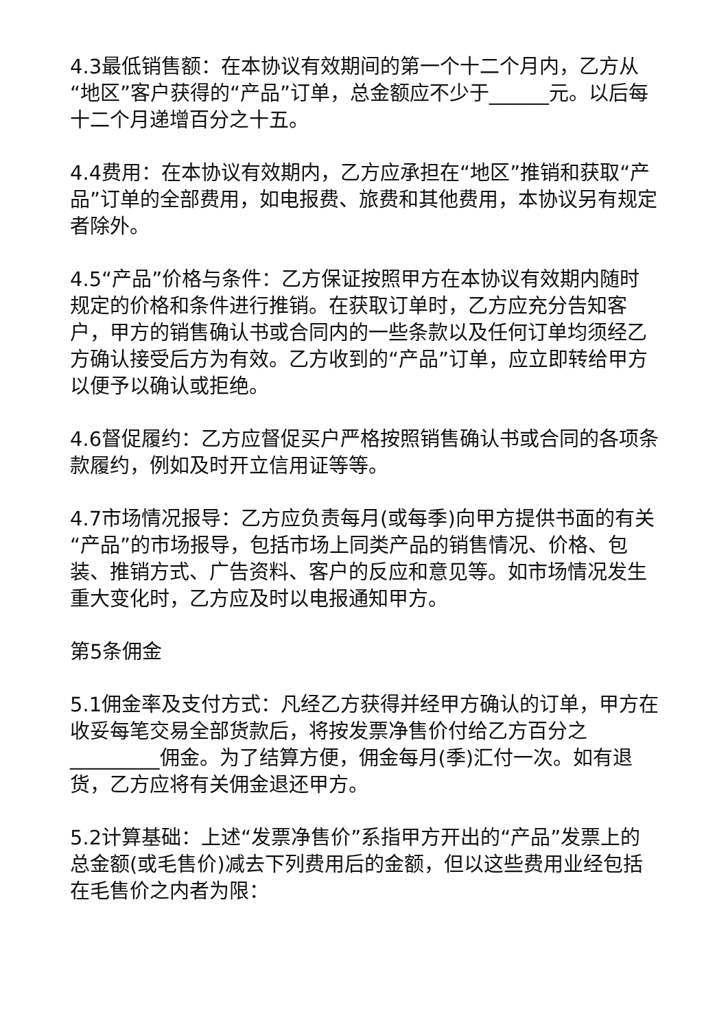4.3最低销售额：在本协议有效期间的第一个十二个月内，乙方从“地区”客户获得的“产品”订单，总金额应不少于______元。以后每十二个月递增百分之十五。
4.4费用：在本协议有效期内，乙方应承担在“地区”推销和获取“产品”订单的全部费用，如电报费、旅费和其他费用，本协议另有规定者除外。
4.5“产品”价格与条件：乙方保证按照甲方在本协议有效期内随时规定的价格和条件进行推销。在获取订单时，乙方应充分告知客户，甲方的销售确认书或合同内的一些条款以及任何订单均须经乙方确认接受后方为有效。乙方收到的“产品”订单，应立即转给甲方以便予以确认或拒绝。
4.6督促履约：乙方应督促买户严格按照销售确认书或合同的各项条款履约，例如及时开立信用证等等。
4.7市场情况报导：乙方应负责每月(或每季)向甲方提供书面的有关“产品”的市场报导，包括市场上同类产品的销售情况、价格、包装、推销方式、广告资料、客户的反应和意见等。如市场情况发生重大变化时，乙方应及时以电报通知甲方。
第5条佣金
5.1佣金率及支付方式：凡经乙方获得并经甲方确认的订单，甲方在收妥每笔交易全部货款后，将按发票净售价付给乙方百分之_________佣金。为了结算方便，佣金每月(季)汇付一次。如有退货，乙方应将有关佣金退还甲方。
5.2计算基础：上述“发票净售价”系指甲方开出的“产品”发票上的总金额(或毛售价)减去下列费用后的金额，但以这些费用业经包括在毛售价之内者为限：